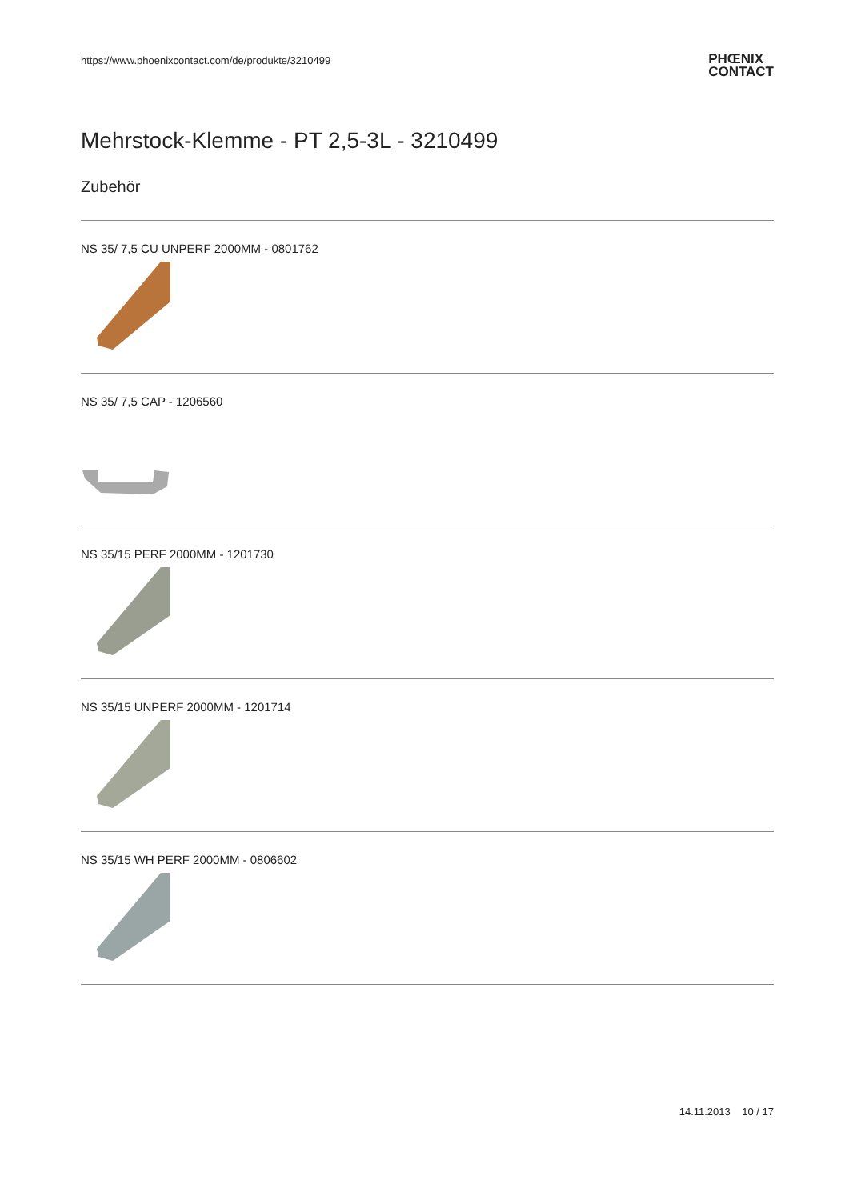https://www.phoenixcontact.com/de/produkte/3210499
PHŒNIX
CONTACT
Mehrstock-Klemme - PT 2,5-3L - 3210499
Zubehör
NS 35/ 7,5 CU UNPERF 2000MM - 0801762
NS 35/ 7,5 CAP - 1206560
NS 35/15 PERF 2000MM - 1201730
NS 35/15 UNPERF 2000MM - 1201714
NS 35/15 WH PERF 2000MM - 0806602
14.11.2013 10 / 17